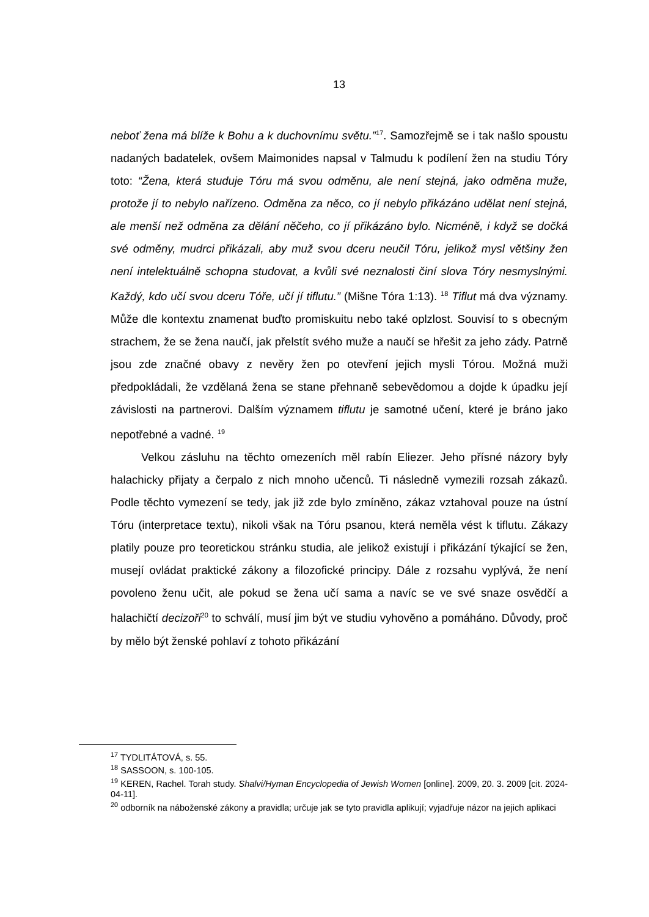13
neboť žena má blíže k Bohu a k duchovnímu světu.”<sup>17</sup>. Samozřejmě se i tak našlo spoustu nadaných badatelek, ovšem Maimonides napsal v Talmudu k podílení žen na studiu Tóry toto: “Žena, která studuje Tóru má svou odměnu, ale není stejná, jako odměna muže, protože jí to nebylo nařízeno. Odměna za něco, co jí nebylo přikázáno udělat není stejná, ale menší než odměna za dělání něčeho, co jí přikázáno bylo. Nicméně, i když se dočká své odměny, mudrci přikázali, aby muž svou dceru neučil Tóru, jelikož mysl většiny žen není intelektuálně schopna studovat, a kvůli své neznalosti činí slova Tóry nesmyslnými. Každý, kdo učí svou dceru Tóře, učí jí tiflutu.” (Mišne Tóra 1:13). <sup>18</sup> Tiflut má dva významy. Může dle kontextu znamenat buďto promiskuitu nebo také oplzlost. Souvisí to s obecným strachem, že se žena naučí, jak přelstít svého muže a naučí se hřešit za jeho zády. Patrně jsou zde značné obavy z nevěry žen po otevření jejich mysli Tórou. Možná muži předpokládali, že vzdělaná žena se stane přehnaně sebevědomou a dojde k úpadku její závislosti na partnerovi. Dalším významem tiflutu je samotné učení, které je bráno jako nepotřebné a vadné. <sup>19</sup>
Velkou zásluhu na těchto omezeních měl rabín Eliezer. Jeho přísné názory byly halachicky přijaty a čerpalo z nich mnoho učenců. Ti následně vymezili rozsah zákazů. Podle těchto vymezení se tedy, jak již zde bylo zmíněno, zákaz vztahoval pouze na ústní Tóru (interpretace textu), nikoli však na Tóru psanou, která neměla vést k tiflutu. Zákazy platily pouze pro teoretickou stránku studia, ale jelikož existují i přikázání týkající se žen, musejí ovládat praktické zákony a filozofické principy. Dále z rozsahu vyplývá, že není povoleno ženu učit, ale pokud se žena učí sama a navíc se ve své snaze osvědčí a halachičtí decizoři<sup>20</sup> to schválí, musí jim být ve studiu vyhověno a pomáháno. Důvody, proč by mělo být ženské pohlaví z tohoto přikázání
<sup>17</sup> TYDLITÁTOVÁ, s. 55.
<sup>18</sup> SASSOON, s. 100-105.
<sup>19</sup> KEREN, Rachel. Torah study. Shalvi/Hyman Encyclopedia of Jewish Women [online]. 2009, 20. 3. 2009 [cit. 2024-04-11].
<sup>20</sup> odborník na náboženské zákony a pravidla; určuje jak se tyto pravidla aplikují; vyjadřuje názor na jejich aplikaci